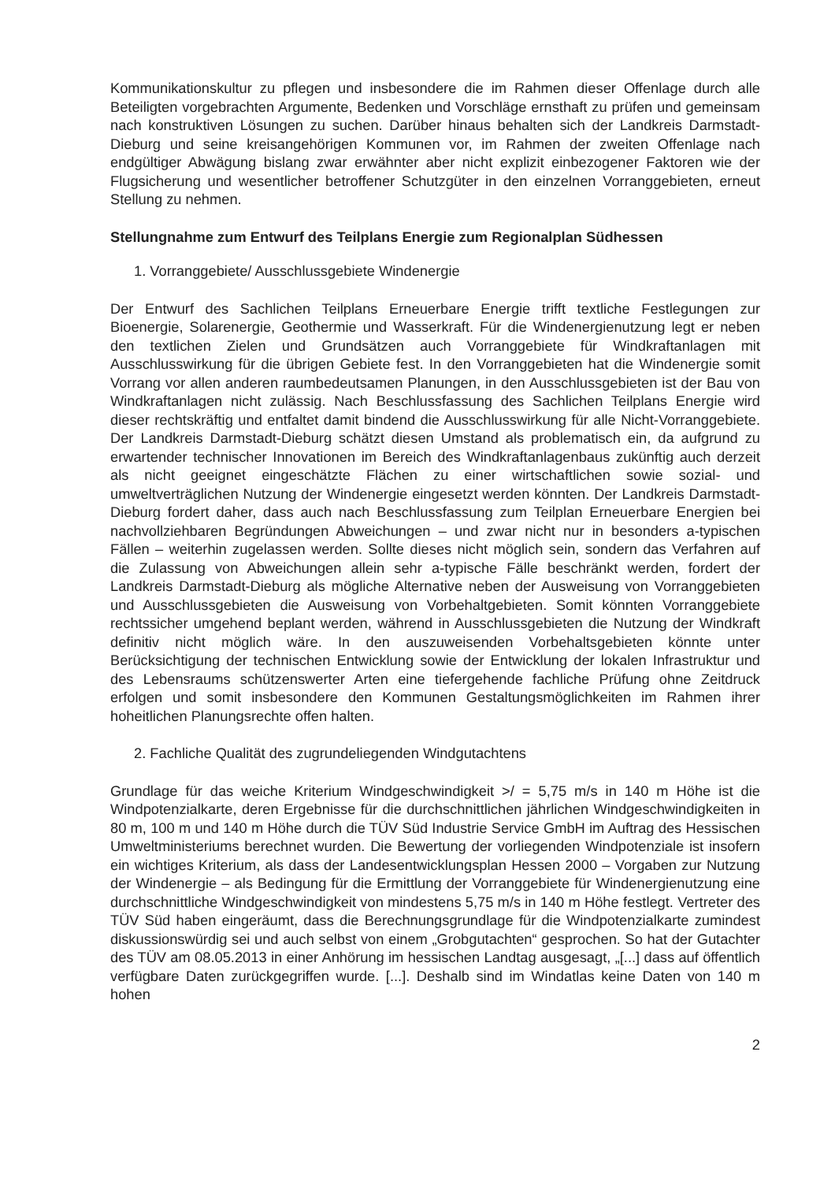Kommunikationskultur zu pflegen und insbesondere die im Rahmen dieser Offenlage durch alle Beteiligten vorgebrachten Argumente, Bedenken und Vorschläge ernsthaft zu prüfen und gemeinsam nach konstruktiven Lösungen zu suchen. Darüber hinaus behalten sich der Landkreis Darmstadt-Dieburg und seine kreisangehörigen Kommunen vor, im Rahmen der zweiten Offenlage nach endgültiger Abwägung bislang zwar erwähnter aber nicht explizit einbezogener Faktoren wie der Flugsicherung und wesentlicher betroffener Schutzgüter in den einzelnen Vorranggebieten, erneut Stellung zu nehmen.
Stellungnahme zum Entwurf des Teilplans Energie zum Regionalplan Südhessen
1. Vorranggebiete/ Ausschlussgebiete Windenergie
Der Entwurf des Sachlichen Teilplans Erneuerbare Energie trifft textliche Festlegungen zur Bioenergie, Solarenergie, Geothermie und Wasserkraft. Für die Windenergienutzung legt er neben den textlichen Zielen und Grundsätzen auch Vorranggebiete für Windkraftanlagen mit Ausschlusswirkung für die übrigen Gebiete fest. In den Vorranggebieten hat die Windenergie somit Vorrang vor allen anderen raumbedeutsamen Planungen, in den Ausschlussgebieten ist der Bau von Windkraftanlagen nicht zulässig. Nach Beschlussfassung des Sachlichen Teilplans Energie wird dieser rechtskräftig und entfaltet damit bindend die Ausschlusswirkung für alle Nicht-Vorranggebiete. Der Landkreis Darmstadt-Dieburg schätzt diesen Umstand als problematisch ein, da aufgrund zu erwartender technischer Innovationen im Bereich des Windkraftanlagenbaus zukünftig auch derzeit als nicht geeignet eingeschätzte Flächen zu einer wirtschaftlichen sowie sozial- und umweltverträglichen Nutzung der Windenergie eingesetzt werden könnten. Der Landkreis Darmstadt-Dieburg fordert daher, dass auch nach Beschlussfassung zum Teilplan Erneuerbare Energien bei nachvollziehbaren Begründungen Abweichungen – und zwar nicht nur in besonders a-typischen Fällen – weiterhin zugelassen werden. Sollte dieses nicht möglich sein, sondern das Verfahren auf die Zulassung von Abweichungen allein sehr a-typische Fälle beschränkt werden, fordert der Landkreis Darmstadt-Dieburg als mögliche Alternative neben der Ausweisung von Vorranggebieten und Ausschlussgebieten die Ausweisung von Vorbehaltgebieten. Somit könnten Vorranggebiete rechtssicher umgehend beplant werden, während in Ausschlussgebieten die Nutzung der Windkraft definitiv nicht möglich wäre. In den auszuweisenden Vorbehaltsgebieten könnte unter Berücksichtigung der technischen Entwicklung sowie der Entwicklung der lokalen Infrastruktur und des Lebensraums schützenswerter Arten eine tiefergehende fachliche Prüfung ohne Zeitdruck erfolgen und somit insbesondere den Kommunen Gestaltungsmöglichkeiten im Rahmen ihrer hoheitlichen Planungsrechte offen halten.
2. Fachliche Qualität des zugrundeliegenden Windgutachtens
Grundlage für das weiche Kriterium Windgeschwindigkeit >/ = 5,75 m/s in 140 m Höhe ist die Windpotenzialkarte, deren Ergebnisse für die durchschnittlichen jährlichen Windgeschwindigkeiten in 80 m, 100 m und 140 m Höhe durch die TÜV Süd Industrie Service GmbH im Auftrag des Hessischen Umweltministeriums berechnet wurden. Die Bewertung der vorliegenden Windpotenziale ist insofern ein wichtiges Kriterium, als dass der Landesentwicklungsplan Hessen 2000 – Vorgaben zur Nutzung der Windenergie – als Bedingung für die Ermittlung der Vorranggebiete für Windenergienutzung eine durchschnittliche Windgeschwindigkeit von mindestens 5,75 m/s in 140 m Höhe festlegt. Vertreter des TÜV Süd haben eingeräumt, dass die Berechnungsgrundlage für die Windpotenzialkarte zumindest diskussionswürdig sei und auch selbst von einem „Grobgutachten“ gesprochen. So hat der Gutachter des TÜV am 08.05.2013 in einer Anhörung im hessischen Landtag ausgesagt, „[...] dass auf öffentlich verfügbare Daten zurückgegriffen wurde. [...]. Deshalb sind im Windatlas keine Daten von 140 m hohen
2